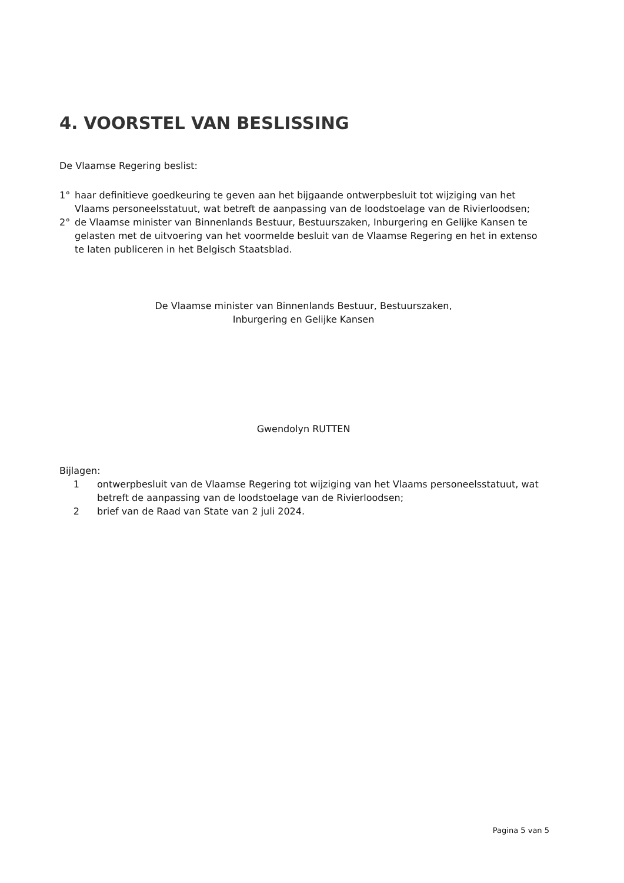4. VOORSTEL VAN BESLISSING
De Vlaamse Regering beslist:
1° haar definitieve goedkeuring te geven aan het bijgaande ontwerpbesluit tot wijziging van het Vlaams personeelsstatuut, wat betreft de aanpassing van de loodstoelage van de Rivierloodsen;
2° de Vlaamse minister van Binnenlands Bestuur, Bestuurszaken, Inburgering en Gelijke Kansen te gelasten met de uitvoering van het voormelde besluit van de Vlaamse Regering en het in extenso te laten publiceren in het Belgisch Staatsblad.
De Vlaamse minister van Binnenlands Bestuur, Bestuurszaken,
Inburgering en Gelijke Kansen
Gwendolyn RUTTEN
Bijlagen:
1 ontwerpbesluit van de Vlaamse Regering tot wijziging van het Vlaams personeelsstatuut, wat betreft de aanpassing van de loodstoelage van de Rivierloodsen;
2 brief van de Raad van State van 2 juli 2024.
Pagina 5 van 5